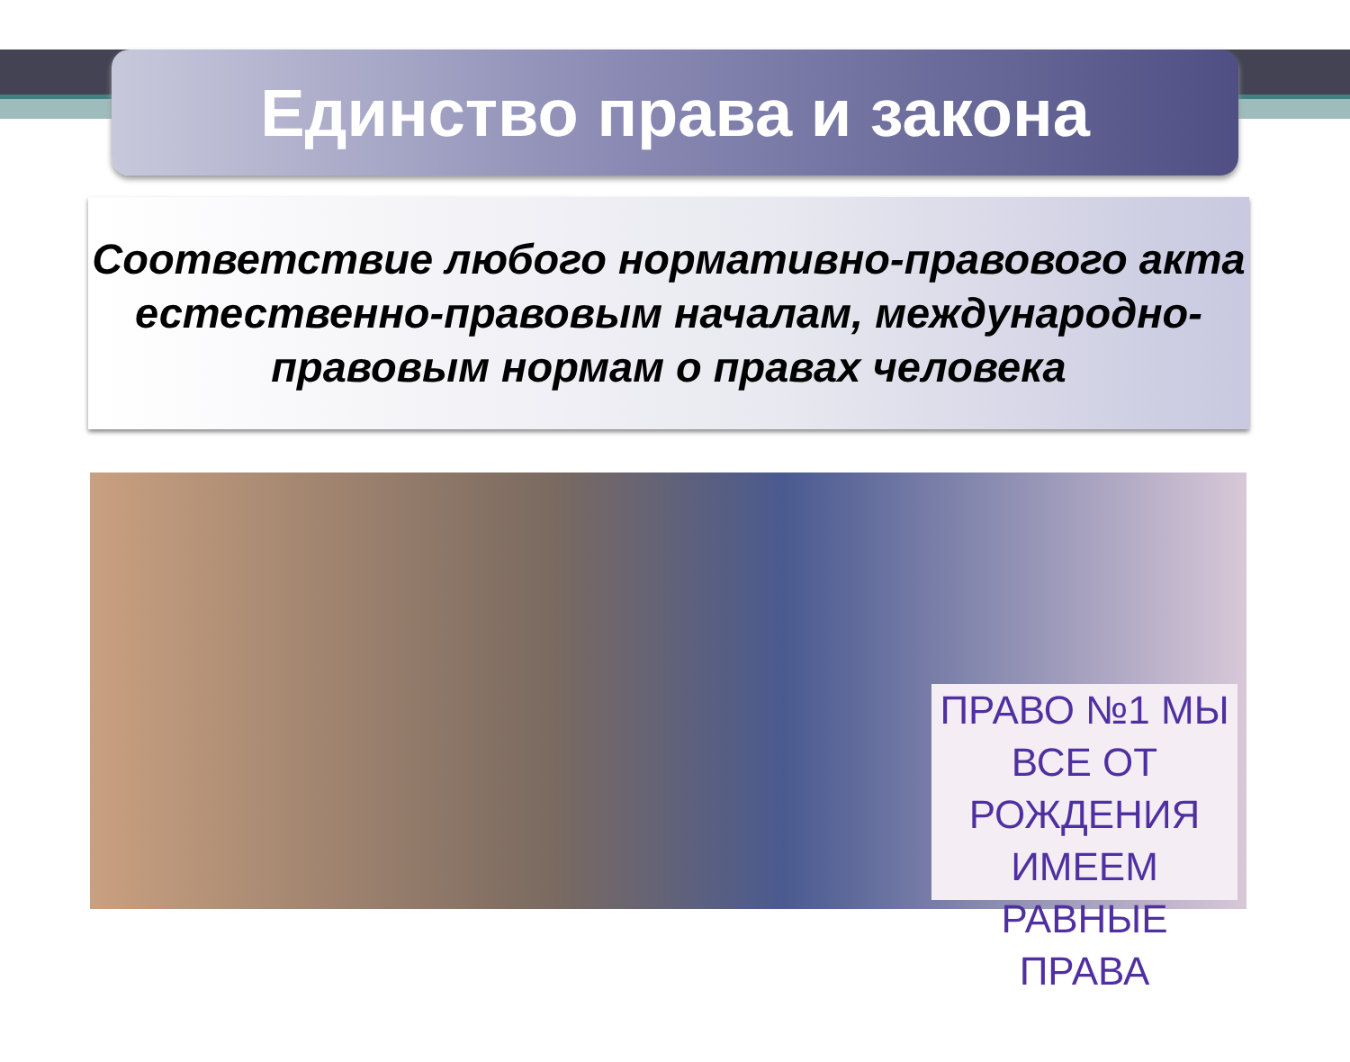Единство права и закона
Соответствие любого нормативно-правового акта естественно-правовым началам, международно-правовым нормам о правах человека
ПРАВО №1 МЫ ВСЕ ОТ РОЖДЕНИЯ ИМЕЕМ РАВНЫЕ ПРАВА